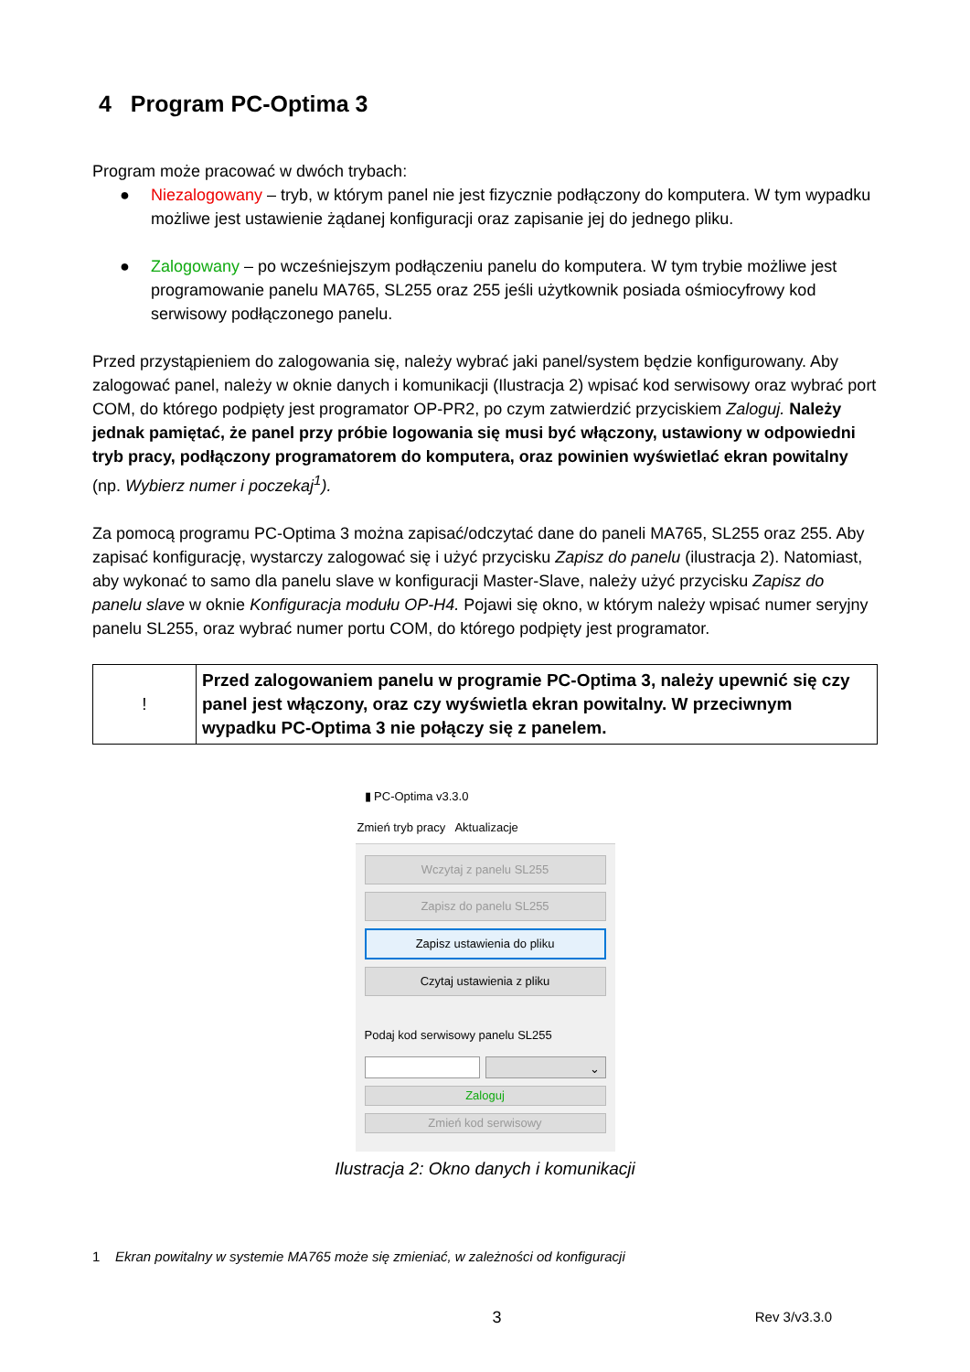4 Program PC-Optima 3
Program może pracować w dwóch trybach:
● Niezalogowany – tryb, w którym panel nie jest fizycznie podłączony do komputera. W tym wypadku możliwe jest ustawienie żądanej konfiguracji oraz zapisanie jej do jednego pliku.
● Zalogowany – po wcześniejszym podłączeniu panelu do komputera. W tym trybie możliwe jest programowanie panelu MA765, SL255 oraz 255 jeśli użytkownik posiada ośmiocyfrowy kod serwisowy podłączonego panelu.
Przed przystąpieniem do zalogowania się, należy wybrać jaki panel/system będzie konfigurowany. Aby zalogować panel, należy w oknie danych i komunikacji (Ilustracja 2) wpisać kod serwisowy oraz wybrać port COM, do którego podpięty jest programator OP-PR2, po czym zatwierdzić przyciskiem Zaloguj. Należy jednak pamiętać, że panel przy próbie logowania się musi być włączony, ustawiony w odpowiedni tryb pracy, podłączony programatorem do komputera, oraz powinien wyświetlać ekran powitalny (np. Wybierz numer i poczekaj<sup>1</sup>).
Za pomocą programu PC-Optima 3 można zapisać/odczytać dane do paneli MA765, SL255 oraz 255. Aby zapisać konfigurację, wystarczy zalogować się i użyć przycisku Zapisz do panelu (ilustracja 2). Natomiast, aby wykonać to samo dla panelu slave w konfiguracji Master-Slave, należy użyć przycisku Zapisz do panelu slave w oknie Konfiguracja modułu OP-H4. Pojawi się okno, w którym należy wpisać numer seryjny panelu SL255, oraz wybrać numer portu COM, do którego podpięty jest programator.
| ! | Przed zalogowaniem panelu w programie PC-Optima 3, należy upewnić się czy panel jest włączony, oraz czy wyświetla ekran powitalny. W przeciwnym wypadku PC-Optima 3 nie połączy się z panelem. |
▮ PC-Optima v3.3.0
Zmień tryb pracy Aktualizacje
Wczytaj z panelu SL255
Zapisz do panelu SL255
Zapisz ustawienia do pliku
Czytaj ustawienia z pliku
Podaj kod serwisowy panelu SL255
⌄
Zaloguj
Zmień kod serwisowy
Ilustracja 2: Okno danych i komunikacji
1 Ekran powitalny w systemie MA765 może się zmieniać, w zależności od konfiguracji
3 Rev 3/v3.3.0